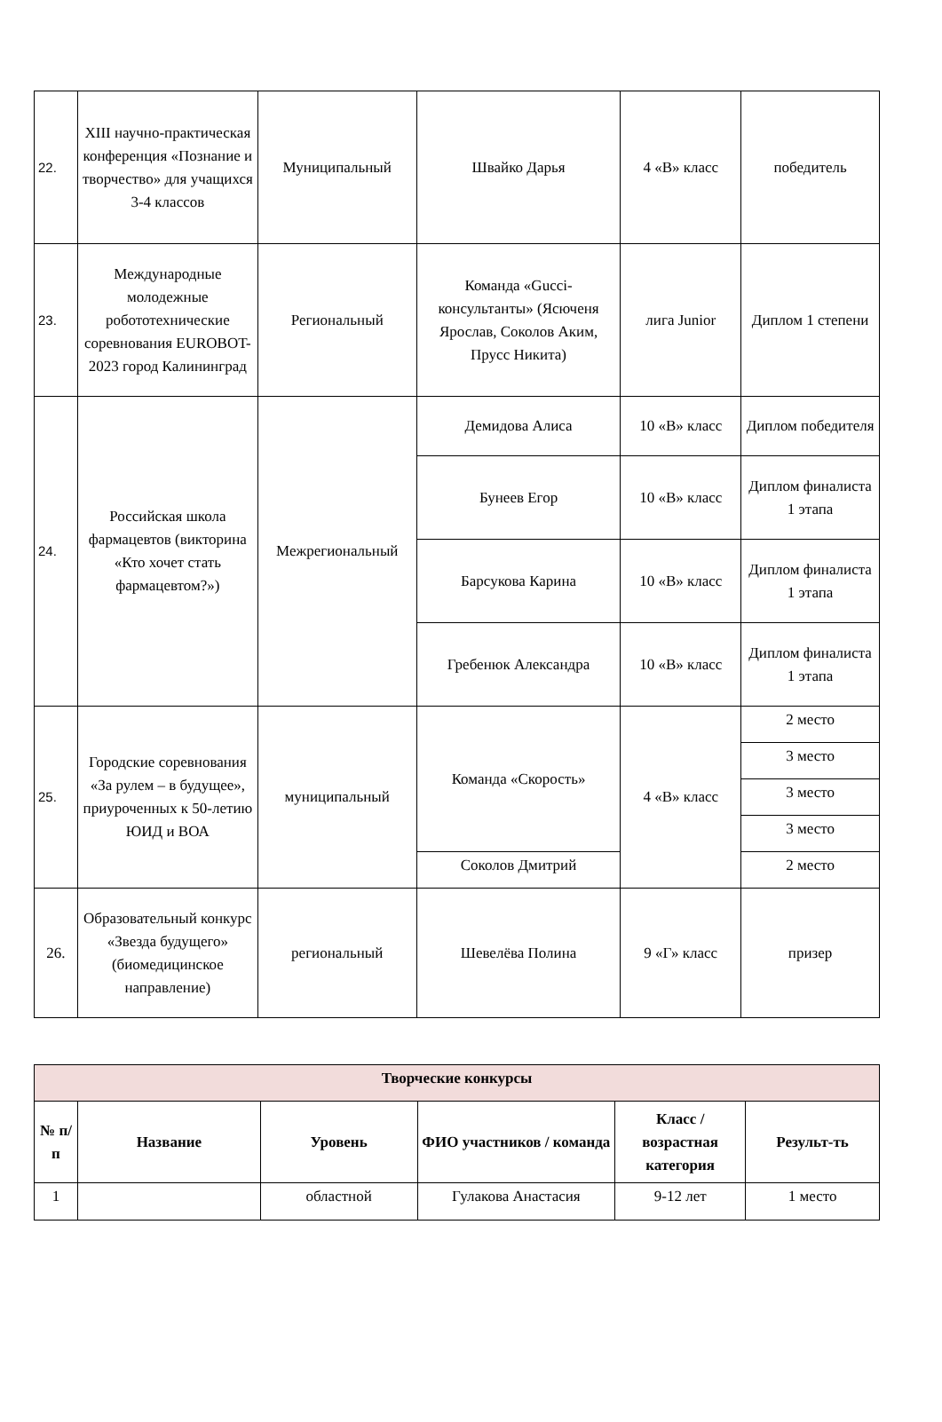| 22. | XIII научно-практическая конференция «Познание и творчество» для учащихся 3-4 классов | Муниципальный | Швайко Дарья | 4 «В» класс | победитель |
| 23. | Международные молодежные робототехнические соревнования EUROBOT-2023 город Калининград | Региональный | Команда «Gucci-консультанты» (Ясюченя Ярослав, Соколов Аким, Прусс Никита) | лига Junior | Диплом 1 степени |
| 24. | Российская школа фармацевтов (викторина «Кто хочет стать фармацевтом?») | Межрегиональный | Демидова Алиса | 10 «В» класс | Диплом победителя |
| | | | Бунеев Егор | 10 «В» класс | Диплом финалиста 1 этапа |
| | | | Барсукова Карина | 10 «В» класс | Диплом финалиста 1 этапа |
| | | | Гребенюк Александра | 10 «В» класс | Диплом финалиста 1 этапа |
| 25. | Городские соревнования «За рулем – в будущее», приуроченных к 50-летию ЮИД и ВОА | муниципальный | Команда «Скорость» | 4 «В» класс | 2 место |
| | | | | | 3 место |
| | | | | | 3 место |
| | | | | | 3 место |
| | | | Соколов Дмитрий | | 2 место |
| 26. | Образовательный конкурс «Звезда будущего» (биомедицинское направление) | региональный | Шевелёва Полина | 9 «Г» класс | призер |
| Творческие конкурсы | | | | | |
| --- | --- | --- | --- | --- | --- |
| № п/п | Название | Уровень | ФИО участников / команда | Класс / возрастная категория | Результ-ть |
| 1 | | областной | Гулакова Анастасия | 9-12 лет | 1 место |